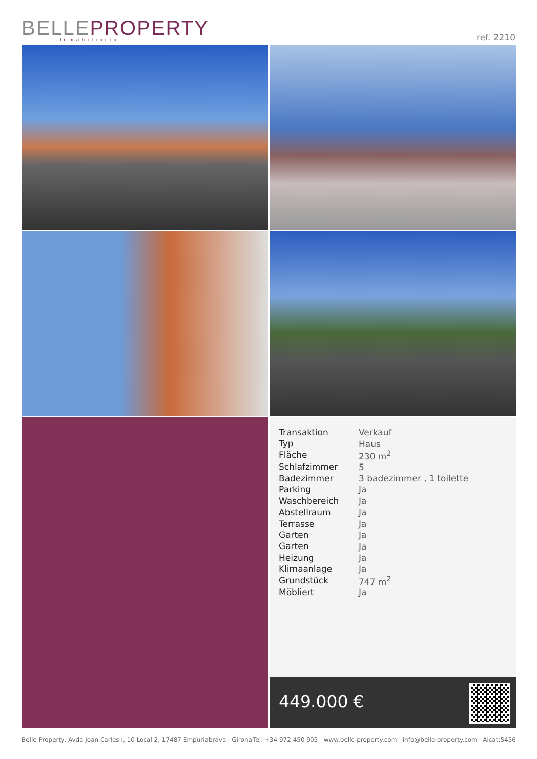BELLEPROPERTY
Inmobiliaria
ref. 2210
| Transaktion | Verkauf |
| Typ | Haus |
| Fläche | 230 m<sup>2</sup> |
| Schlafzimmer | 5 |
| Badezimmer | 3 badezimmer , 1 toilette |
| Parking | Ja |
| Waschbereich | Ja |
| Abstellraum | Ja |
| Terrasse | Ja |
| Garten | Ja |
| Garten | Ja |
| Heizung | Ja |
| Klimaanlage | Ja |
| Grundstück | 747 m<sup>2</sup> |
| Möbliert | Ja |
449.000 €
Belle Property, Avda Joan Carles I, 10 Local 2, 17487 Empuriabrava - Girona Tel. +34 972 450 905 www.belle-property.com info@belle-property.com Aicat:5456